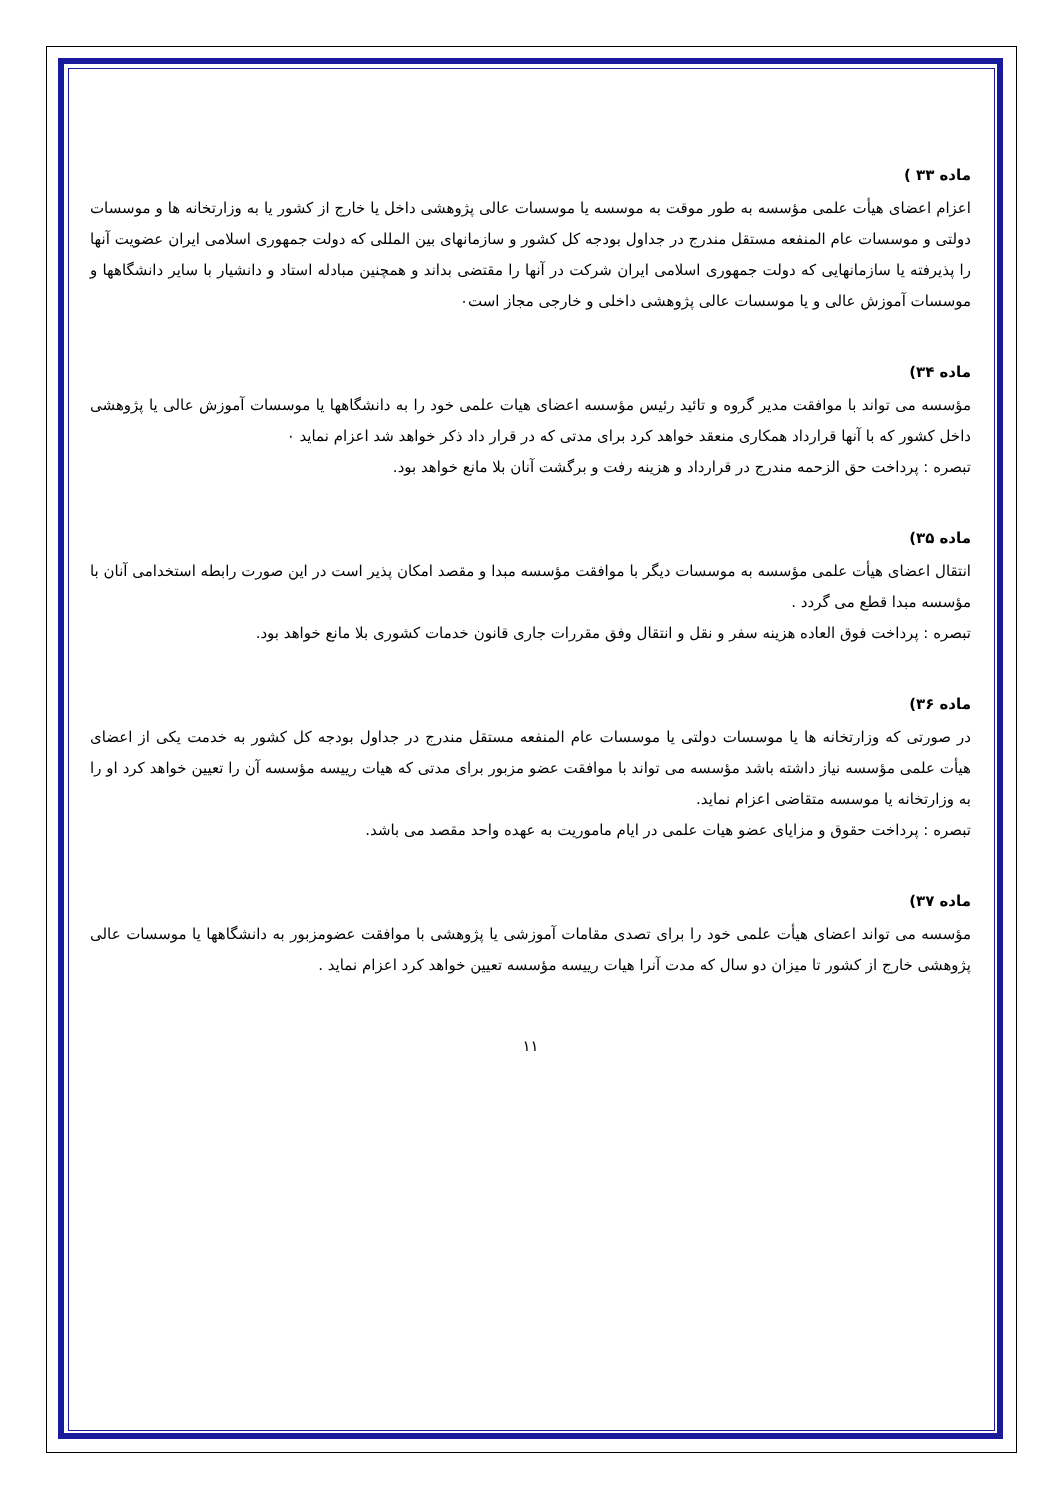ماده ۳۳ )
اعزام اعضای هیأت علمی مؤسسه به طور موقت به موسسه یا موسسات عالی پژوهشی داخل یا خارج از کشور یا به وزارتخانه ها و موسسات دولتی و موسسات عام المنفعه مستقل مندرج در جداول بودجه کل کشور و سازمانهای بین المللی که دولت جمهوری اسلامی ایران عضویت آنها را پذیرفته یا سازمانهایی که دولت جمهوری اسلامی ایران شرکت در آنها را مقتضی بداند و همچنین مبادله استاد و دانشیار با سایر دانشگاهها و موسسات آموزش عالی و یا موسسات عالی پژوهشی داخلی و خارجی مجاز است۰
ماده ۳۴)
مؤسسه می تواند با موافقت مدیر گروه و تائید رئیس مؤسسه اعضای هیات علمی خود را به دانشگاهها یا موسسات آموزش عالی یا پژوهشی داخل کشور که با آنها قرارداد همکاری منعقد خواهد کرد برای مدتی که در قرار داد ذکر خواهد شد اعزام نماید ۰
تبصره : پرداخت حق الزحمه مندرج در قرارداد و هزینه رفت و برگشت آنان بلا مانع خواهد بود.
ماده ۳۵)
انتقال اعضای هیأت علمی مؤسسه به موسسات دیگر با موافقت مؤسسه مبدا و مقصد امکان پذیر است در این صورت رابطه استخدامی آنان با مؤسسه مبدا قطع می گردد .
تبصره : پرداخت فوق العاده هزینه سفر و نقل و انتقال وفق مقررات جاری قانون خدمات کشوری بلا مانع خواهد بود.
ماده ۳۶)
در صورتی که وزارتخانه ها یا موسسات دولتی یا موسسات عام المنفعه مستقل مندرج در جداول بودجه کل کشور به خدمت یکی از اعضای هیأت علمی مؤسسه نیاز داشته باشد مؤسسه می تواند با موافقت عضو مزبور برای مدتی که هیات رییسه مؤسسه آن را تعیین خواهد کرد او را به وزارتخانه یا موسسه متقاضی اعزام نماید.
تبصره : پرداخت حقوق و مزایای عضو هیات علمی در ایام ماموریت به عهده واحد مقصد می باشد.
ماده ۳۷)
مؤسسه می تواند اعضای هیأت علمی خود را برای تصدی مقامات آموزشی یا پژوهشی با موافقت عضومزبور به دانشگاهها یا موسسات عالی پژوهشی خارج از کشور تا میزان دو سال که مدت آنرا هیات رییسه مؤسسه تعیین خواهد کرد اعزام نماید .
۱۱